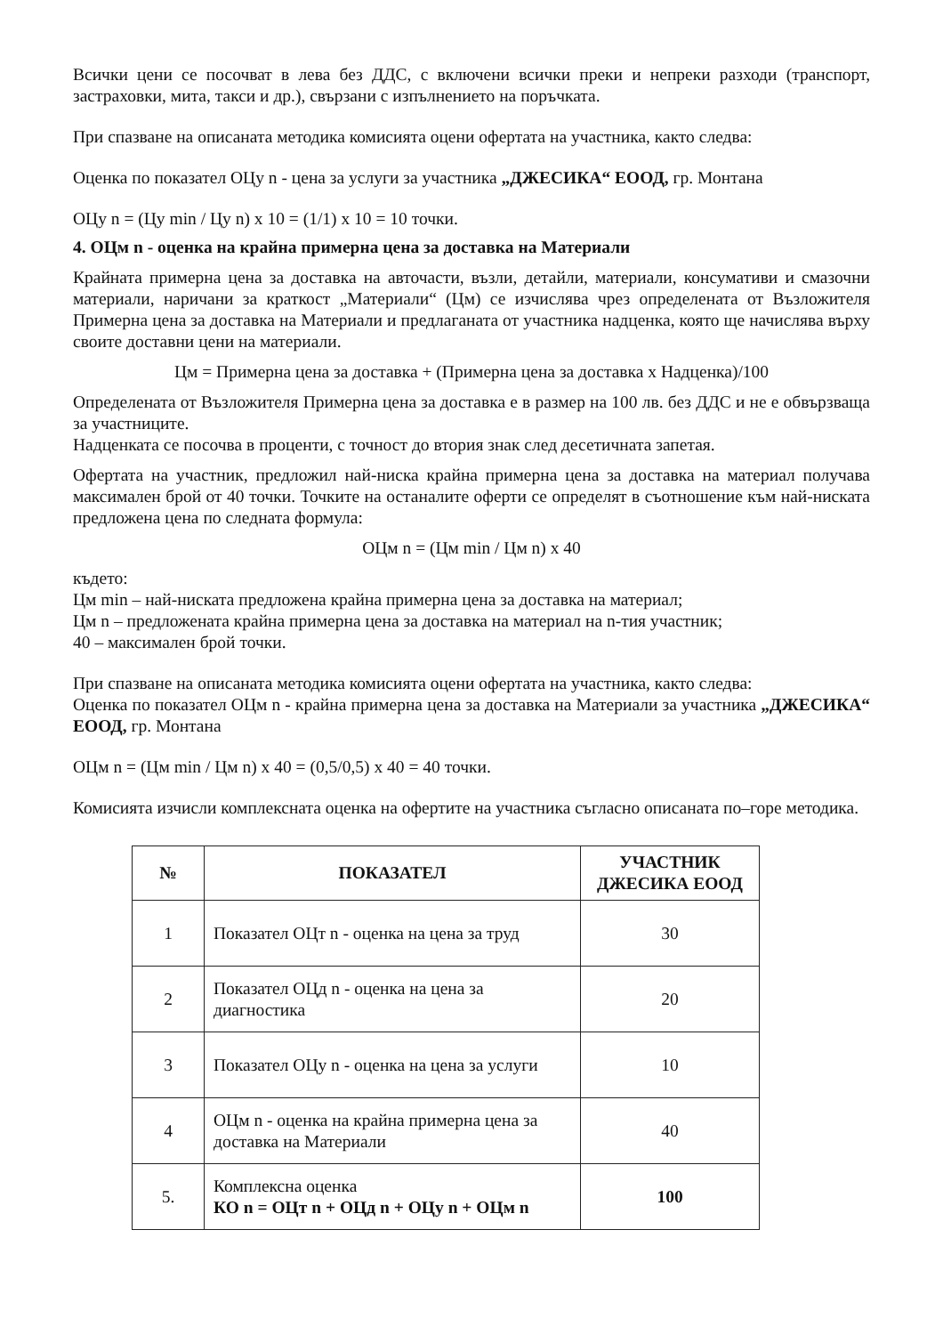Всички цени се посочват в лева без ДДС, с включени всички преки и непреки разходи (транспорт, застраховки, мита, такси и др.), свързани с изпълнението на поръчката.
При спазване на описаната методика комисията оцени офертата на участника, както следва:
Оценка по показател ОЦу n - цена за услуги за участника „ДЖЕСИКА“ ЕООД, гр. Монтана
ОЦу n = (Цу min / Цу n) x 10 = (1/1) x 10 = 10 точки.
4. ОЦм n - оценка на крайна примерна цена за доставка на Материали
Крайната примерна цена за доставка на авточасти, възли, детайли, материали, консумативи и смазочни материали, наричани за краткост „Материали“ (Цм) се изчислява чрез определената от Възложителя Примерна цена за доставка на Материали и предлаганата от участника надценка, която ще начислява върху своите доставни цени на материали.
Цм = Примерна цена за доставка + (Примерна цена за доставка х Надценка)/100
Определената от Възложителя Примерна цена за доставка е в размер на 100 лв. без ДДС и не е обвързваща за участниците.
Надценката се посочва в проценти, с точност до втория знак след десетичната запетая.
Офертата на участник, предложил най-ниска крайна примерна цена за доставка на материал получава максимален брой от 40 точки. Точките на останалите оферти се определят в съотношение към най-ниската предложена цена по следната формула:
ОЦм n = (Цм min / Цм n) x 40
където:
Цм min – най-ниската предложена крайна примерна цена за доставка на материал;
Цм n – предложената крайна примерна цена за доставка на материал на n-тия участник;
40 – максимален брой точки.
При спазване на описаната методика комисията оцени офертата на участника, както следва:
Оценка по показател ОЦм n - крайна примерна цена за доставка на Материали за участника „ДЖЕСИКА“ ЕООД, гр. Монтана
ОЦм n = (Цм min / Цм n) x 40 = (0,5/0,5) x 40 = 40 точки.
Комисията изчисли комплексната оценка на офертите на участника съгласно описаната по–горе методика.
| № | ПОКАЗАТЕЛ | УЧАСТНИК ДЖЕСИКА ЕООД |
| --- | --- | --- |
| 1 | Показател ОЦт n - оценка на цена за труд | 30 |
| 2 | Показател ОЦд n - оценка на цена за диагностика | 20 |
| 3 | Показател ОЦу n - оценка на цена за услуги | 10 |
| 4 | ОЦм n - оценка на крайна примерна цена за доставка на Материали | 40 |
| 5. | Комплексна оценка КО n = ОЦт n + ОЦд n + ОЦу n + ОЦм n | 100 |